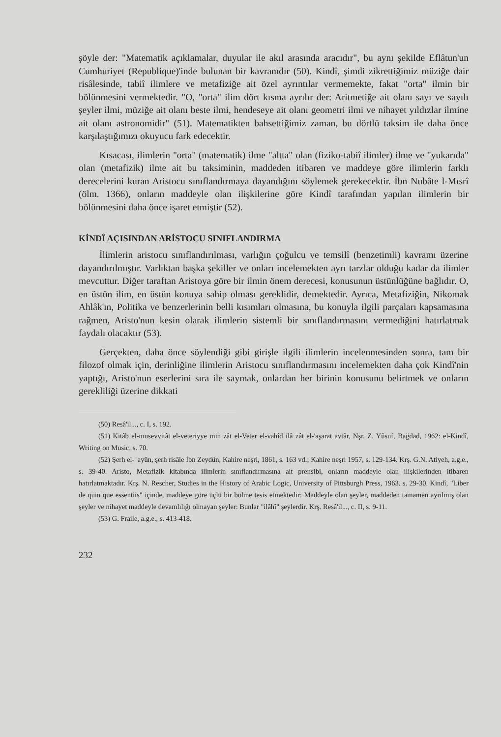şöyle der: "Matematik açıklamalar, duyular ile akıl arasında aracıdır", bu aynı şekilde Eflâtun'un Cumhuriyet (Republique)'inde bulunan bir kavramdır (50). Kindî, şimdi zikrettiğimiz müziğe dair risâlesinde, tabiî ilimlere ve metafiziğe ait özel ayrıntılar vermemekte, fakat "orta" ilmin bir bölünmesini vermektedir. "O, "orta" ilim dört kısma ayrılır der: Aritmetiğe ait olanı sayı ve sayılı şeyler ilmi, müziğe ait olanı beste ilmi, hendeseye ait olanı geometri ilmi ve nihayet yıldızlar ilmine ait olanı astronomidir" (51). Matematikten bahsettiğimiz zaman, bu dörtlü taksim ile daha önce karşılaştığımızı okuyucu fark edecektir.
Kısacası, ilimlerin "orta" (matematik) ilme "altta" olan (fiziko-tabiî ilimler) ilme ve "yukarıda" olan (metafizik) ilme ait bu taksiminin, maddeden itibaren ve maddeye göre ilimlerin farklı derecelerini kuran Aristocu sınıflandırmaya dayandığını söylemek gerekecektir. İbn Nubâte l-Mısrî (ölm. 1366), onların maddeyle olan ilişkilerine göre Kindî tarafından yapılan ilimlerin bir bölünmesini daha önce işaret etmiştir (52).
KİNDÎ AÇISINDAN ARİSTOCU SINIFLANDIRMA
İlimlerin aristocu sınıflandırılması, varlığın çoğulcu ve temsilî (benzetimli) kavramı üzerine dayandırılmıştır. Varlıktan başka şekiller ve onları incelemekten ayrı tarzlar olduğu kadar da ilimler mevcuttur. Diğer taraftan Aristoya göre bir ilmin önem derecesi, konusunun üstünlüğüne bağlıdır. O, en üstün ilim, en üstün konuya sahip olması gereklidir, demektedir. Ayrıca, Metafiziğin, Nikomak Ahlâk'ın, Politika ve benzerlerinin belli kısımları olmasına, bu konuyla ilgili parçaları kapsamasına rağmen, Aristo'nun kesin olarak ilimlerin sistemli bir sınıflandırmasını vermediğini hatırlatmak faydalı olacaktır (53).
Gerçekten, daha önce söylendiği gibi girişle ilgili ilimlerin incelenmesinden sonra, tam bir filozof olmak için, derinliğine ilimlerin Aristocu sınıflandırmasını incelemekten daha çok Kindî'nin yaptığı, Aristo'nun eserlerini sıra ile saymak, onlardan her birinin konusunu belirtmek ve onların gerekliliği üzerine dikkati
(50) Resâ'il..., c. I, s. 192.
(51) Kitâb el-musevvitât el-veteriyye min zât el-Veter el-vahîd ilâ zât el-'aşarat avtâr, Nşr. Z. Yûsuf, Bağdad, 1962: el-Kindî, Writing on Music, s. 70.
(52) Şerh el- 'ayûn, şerh risâle İbn Zeydün, Kahire neşri, 1861, s. 163 vd.; Kahire neşri 1957, s. 129-134. Krş. G.N. Atiyeh, a.g.e., s. 39-40. Aristo, Metafizik kitabında ilimlerin sınıflandırmasına ait prensibi, onların maddeyle olan ilişkilerinden itibaren hatırlatmaktadır. Krş. N. Rescher, Studies in the History of Arabic Logic, University of Pittsburgh Press, 1963. s. 29-30. Kindî, "Liber de quin que essentiis" içinde, maddeye göre üçlü bir bölme tesis etmektedir: Maddeyle olan şeyler, maddeden tamamen ayrılmış olan şeyler ve nihayet maddeyle devamlılığı olmayan şeyler: Bunlar "ilâhî" şeylerdir. Krş. Resâ'il..., c. II, s. 9-11.
(53) G. Fraile, a.g.e., s. 413-418.
232